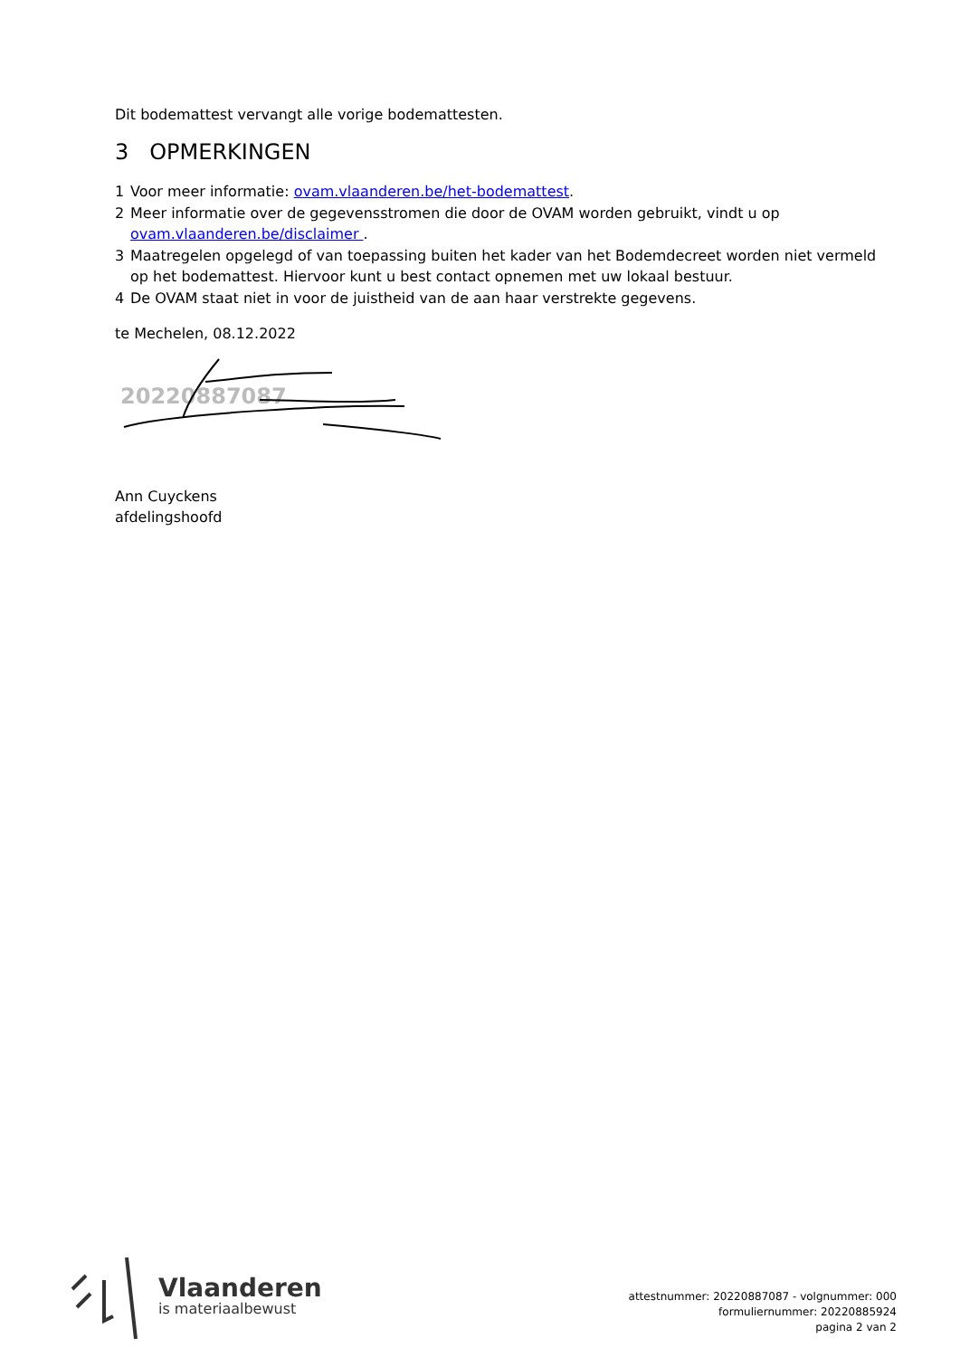Dit bodemattest vervangt alle vorige bodemattesten.
3 OPMERKINGEN
1 Voor meer informatie: ovam.vlaanderen.be/het-bodemattest.
2 Meer informatie over de gegevensstromen die door de OVAM worden gebruikt, vindt u op ovam.vlaanderen.be/disclaimer .
3 Maatregelen opgelegd of van toepassing buiten het kader van het Bodemdecreet worden niet vermeld op het bodemattest. Hiervoor kunt u best contact opnemen met uw lokaal bestuur.
4 De OVAM staat niet in voor de juistheid van de aan haar verstrekte gegevens.
te Mechelen, 08.12.2022
20220887087
Ann Cuyckens
afdelingshoofd
Vlaanderen
is materiaalbewust
attestnummer: 20220887087 - volgnummer: 000
formuliernummer: 20220885924
pagina 2 van 2